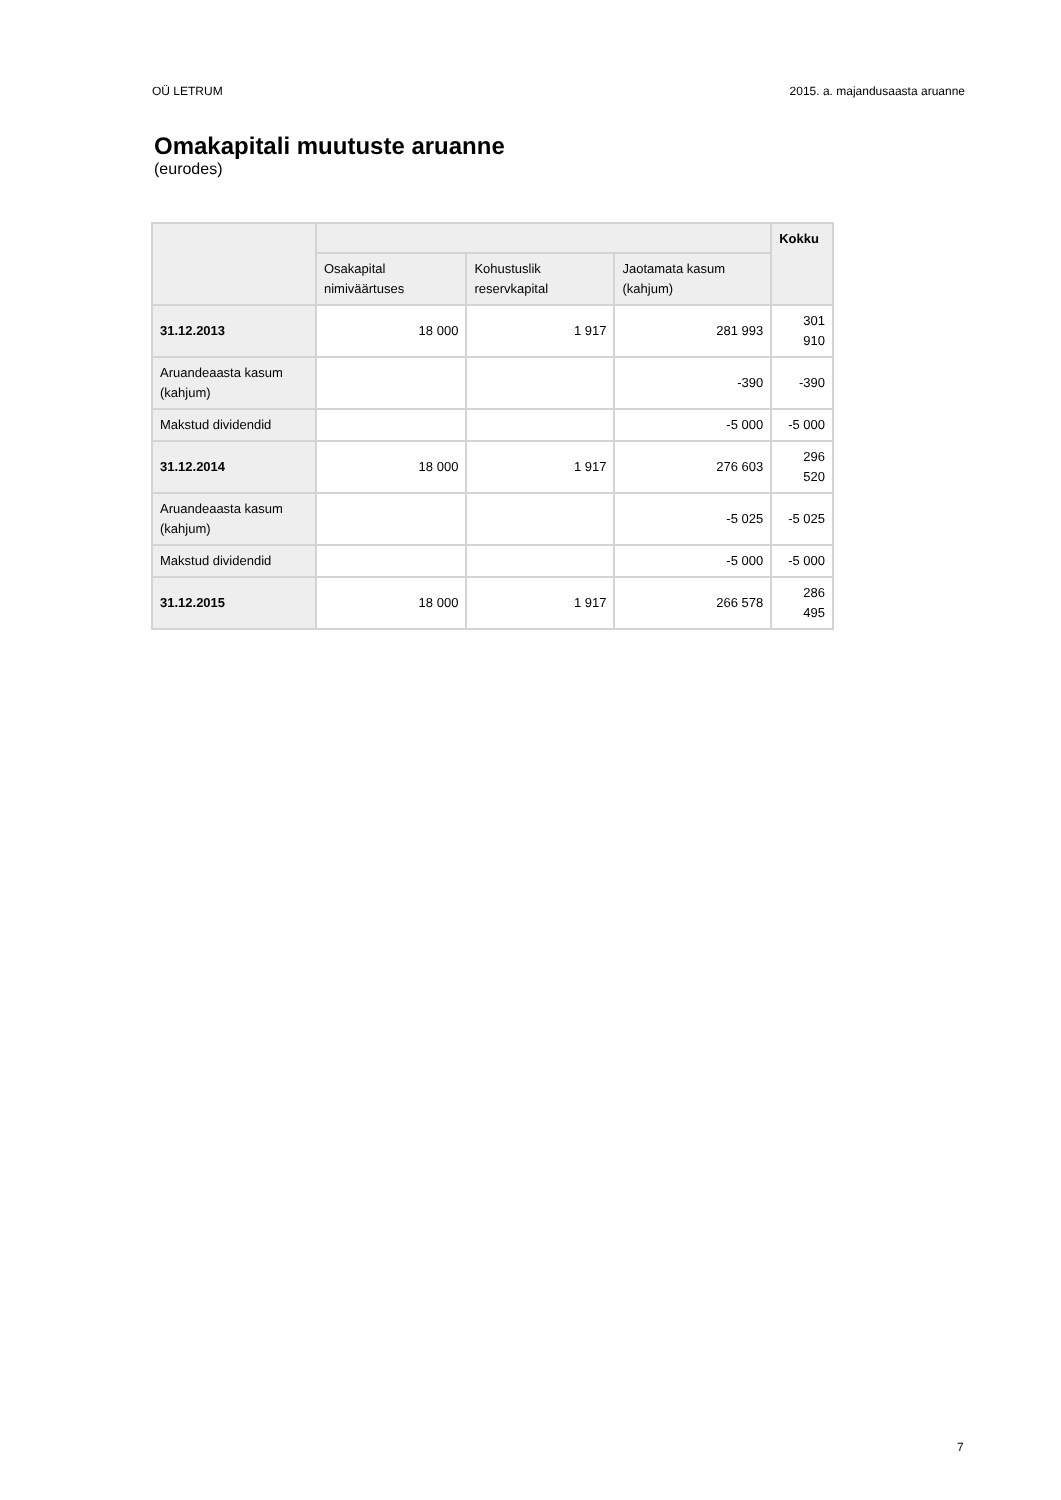OÜ LETRUM 2015. a. majandusaasta aruanne
Omakapitali muutuste aruanne
(eurodes)
| | | | | Kokku |
| --- | --- | --- | --- | --- |
| | Osakapital nimiväärtuses | Kohustuslik reservkapital | Jaotamata kasum (kahjum) | |
| 31.12.2013 | 18 000 | 1 917 | 281 993 | 301 910 |
| Aruandeaasta kasum (kahjum) | | | -390 | -390 |
| Makstud dividendid | | | -5 000 | -5 000 |
| 31.12.2014 | 18 000 | 1 917 | 276 603 | 296 520 |
| Aruandeaasta kasum (kahjum) | | | -5 025 | -5 025 |
| Makstud dividendid | | | -5 000 | -5 000 |
| 31.12.2015 | 18 000 | 1 917 | 266 578 | 286 495 |
7